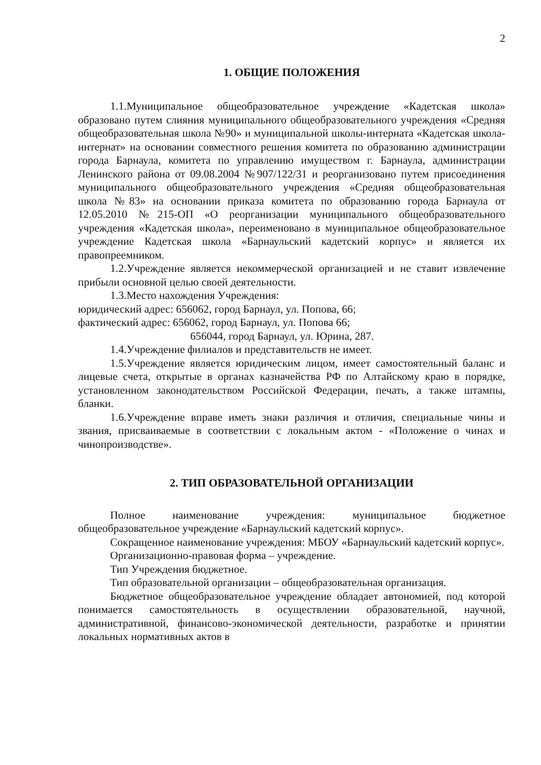2
1. ОБЩИЕ ПОЛОЖЕНИЯ
1.1.Муниципальное общеобразовательное учреждение «Кадетская школа» образовано путем слияния муниципального общеобразовательного учреждения «Средняя общеобразовательная школа №90» и муниципальной школы-интерната «Кадетская школа-интернат» на основании совместного решения комитета по образованию администрации города Барнаула, комитета по управлению имуществом г. Барнаула, администрации Ленинского района от 09.08.2004 №907/122/31 и реорганизовано путем присоединения муниципального общеобразовательного учреждения «Средняя общеобразовательная школа №83» на основании приказа комитета по образованию города Барнаула от 12.05.2010 №215-ОП «О реорганизации муниципального общеобразовательного учреждения «Кадетская школа», переименовано в муниципальное общеобразовательное учреждение Кадетская школа «Барнаульский кадетский корпус» и является их правопреемником.
1.2.Учреждение является некоммерческой организацией и не ставит извлечение прибыли основной целью своей деятельности.
1.3.Место нахождения Учреждения:
юридический адрес: 656062, город Барнаул, ул. Попова, 66;
фактический адрес: 656062, город Барнаул, ул. Попова 66;
656044, город Барнаул, ул. Юрина, 287.
1.4.Учреждение филиалов и представительств не имеет.
1.5.Учреждение является юридическим лицом, имеет самостоятельный баланс и лицевые счета, открытые в органах казначейства РФ по Алтайскому краю в порядке, установленном законодательством Российской Федерации, печать, а также штампы, бланки.
1.6.Учреждение вправе иметь знаки различия и отличия, специальные чины и звания, присваиваемые в соответствии с локальным актом - «Положение о чинах и чинопроизводстве».
2. ТИП ОБРАЗОВАТЕЛЬНОЙ ОРГАНИЗАЦИИ
Полное наименование учреждения: муниципальное бюджетное общеобразовательное учреждение «Барнаульский кадетский корпус».
Сокращенное наименование учреждения: МБОУ «Барнаульский кадетский корпус».
Организационно-правовая форма – учреждение.
Тип Учреждения бюджетное.
Тип образовательной организации – общеобразовательная организация.
Бюджетное общеобразовательное учреждение обладает автономией, под которой понимается самостоятельность в осуществлении образовательной, научной, административной, финансово-экономической деятельности, разработке и принятии локальных нормативных актов в